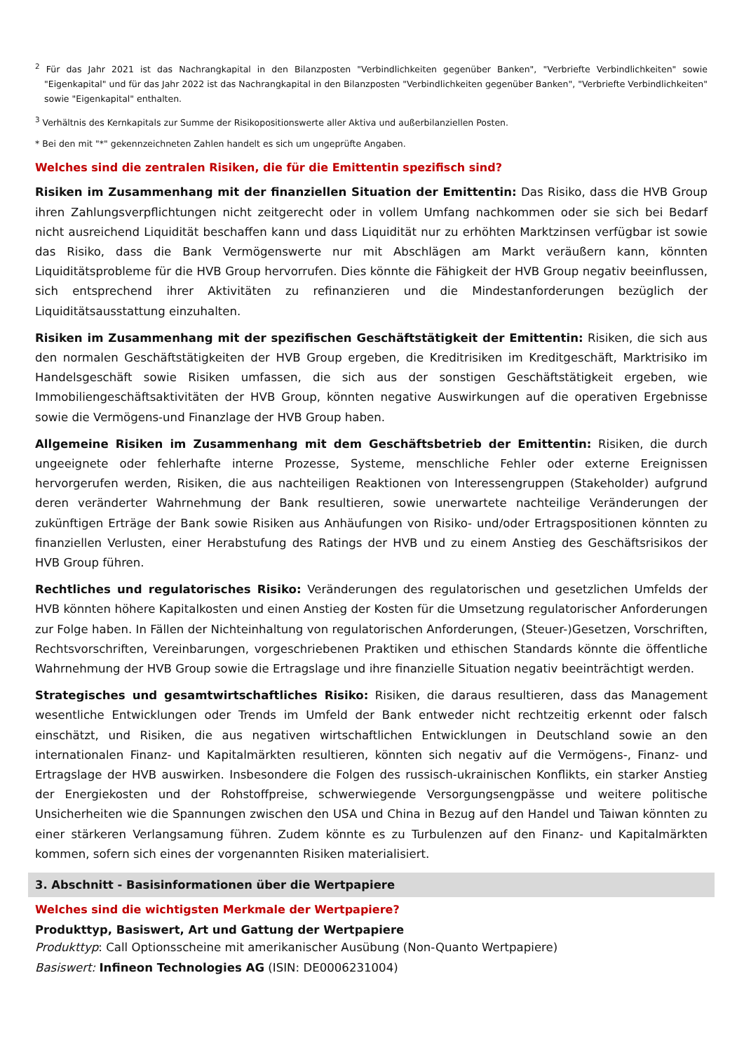<sup>2</sup> Für das Jahr 2021 ist das Nachrangkapital in den Bilanzposten "Verbindlichkeiten gegenüber Banken", "Verbriefte Verbindlichkeiten" sowie "Eigenkapital" und für das Jahr 2022 ist das Nachrangkapital in den Bilanzposten "Verbindlichkeiten gegenüber Banken", "Verbriefte Verbindlichkeiten" sowie "Eigenkapital" enthalten.
<sup>3</sup> Verhältnis des Kernkapitals zur Summe der Risikopositionswerte aller Aktiva und außerbilanziellen Posten.
* Bei den mit "*" gekennzeichneten Zahlen handelt es sich um ungeprüfte Angaben.
Welches sind die zentralen Risiken, die für die Emittentin spezifisch sind?
Risiken im Zusammenhang mit der finanziellen Situation der Emittentin: Das Risiko, dass die HVB Group ihren Zahlungsverpflichtungen nicht zeitgerecht oder in vollem Umfang nachkommen oder sie sich bei Bedarf nicht ausreichend Liquidität beschaffen kann und dass Liquidität nur zu erhöhten Marktzinsen verfügbar ist sowie das Risiko, dass die Bank Vermögenswerte nur mit Abschlägen am Markt veräußern kann, könnten Liquiditätsprobleme für die HVB Group hervorrufen. Dies könnte die Fähigkeit der HVB Group negativ beeinflussen, sich entsprechend ihrer Aktivitäten zu refinanzieren und die Mindestanforderungen bezüglich der Liquiditätsausstattung einzuhalten.
Risiken im Zusammenhang mit der spezifischen Geschäftstätigkeit der Emittentin: Risiken, die sich aus den normalen Geschäftstätigkeiten der HVB Group ergeben, die Kreditrisiken im Kreditgeschäft, Marktrisiko im Handelsgeschäft sowie Risiken umfassen, die sich aus der sonstigen Geschäftstätigkeit ergeben, wie Immobiliengeschäftsaktivitäten der HVB Group, könnten negative Auswirkungen auf die operativen Ergebnisse sowie die Vermögens-und Finanzlage der HVB Group haben.
Allgemeine Risiken im Zusammenhang mit dem Geschäftsbetrieb der Emittentin: Risiken, die durch ungeeignete oder fehlerhafte interne Prozesse, Systeme, menschliche Fehler oder externe Ereignissen hervorgerufen werden, Risiken, die aus nachteiligen Reaktionen von Interessengruppen (Stakeholder) aufgrund deren veränderter Wahrnehmung der Bank resultieren, sowie unerwartete nachteilige Veränderungen der zukünftigen Erträge der Bank sowie Risiken aus Anhäufungen von Risiko- und/oder Ertragspositionen könnten zu finanziellen Verlusten, einer Herabstufung des Ratings der HVB und zu einem Anstieg des Geschäftsrisikos der HVB Group führen.
Rechtliches und regulatorisches Risiko: Veränderungen des regulatorischen und gesetzlichen Umfelds der HVB könnten höhere Kapitalkosten und einen Anstieg der Kosten für die Umsetzung regulatorischer Anforderungen zur Folge haben. In Fällen der Nichteinhaltung von regulatorischen Anforderungen, (Steuer-)Gesetzen, Vorschriften, Rechtsvorschriften, Vereinbarungen, vorgeschriebenen Praktiken und ethischen Standards könnte die öffentliche Wahrnehmung der HVB Group sowie die Ertragslage und ihre finanzielle Situation negativ beeinträchtigt werden.
Strategisches und gesamtwirtschaftliches Risiko: Risiken, die daraus resultieren, dass das Management wesentliche Entwicklungen oder Trends im Umfeld der Bank entweder nicht rechtzeitig erkennt oder falsch einschätzt, und Risiken, die aus negativen wirtschaftlichen Entwicklungen in Deutschland sowie an den internationalen Finanz- und Kapitalmärkten resultieren, könnten sich negativ auf die Vermögens-, Finanz- und Ertragslage der HVB auswirken. Insbesondere die Folgen des russisch-ukrainischen Konflikts, ein starker Anstieg der Energiekosten und der Rohstoffpreise, schwerwiegende Versorgungsengpässe und weitere politische Unsicherheiten wie die Spannungen zwischen den USA und China in Bezug auf den Handel und Taiwan könnten zu einer stärkeren Verlangsamung führen. Zudem könnte es zu Turbulenzen auf den Finanz- und Kapitalmärkten kommen, sofern sich eines der vorgenannten Risiken materialisiert.
3. Abschnitt - Basisinformationen über die Wertpapiere
Welches sind die wichtigsten Merkmale der Wertpapiere?
Produkttyp, Basiswert, Art und Gattung der Wertpapiere
Produkttyp: Call Optionsscheine mit amerikanischer Ausübung (Non-Quanto Wertpapiere)
Basiswert: Infineon Technologies AG (ISIN: DE0006231004)